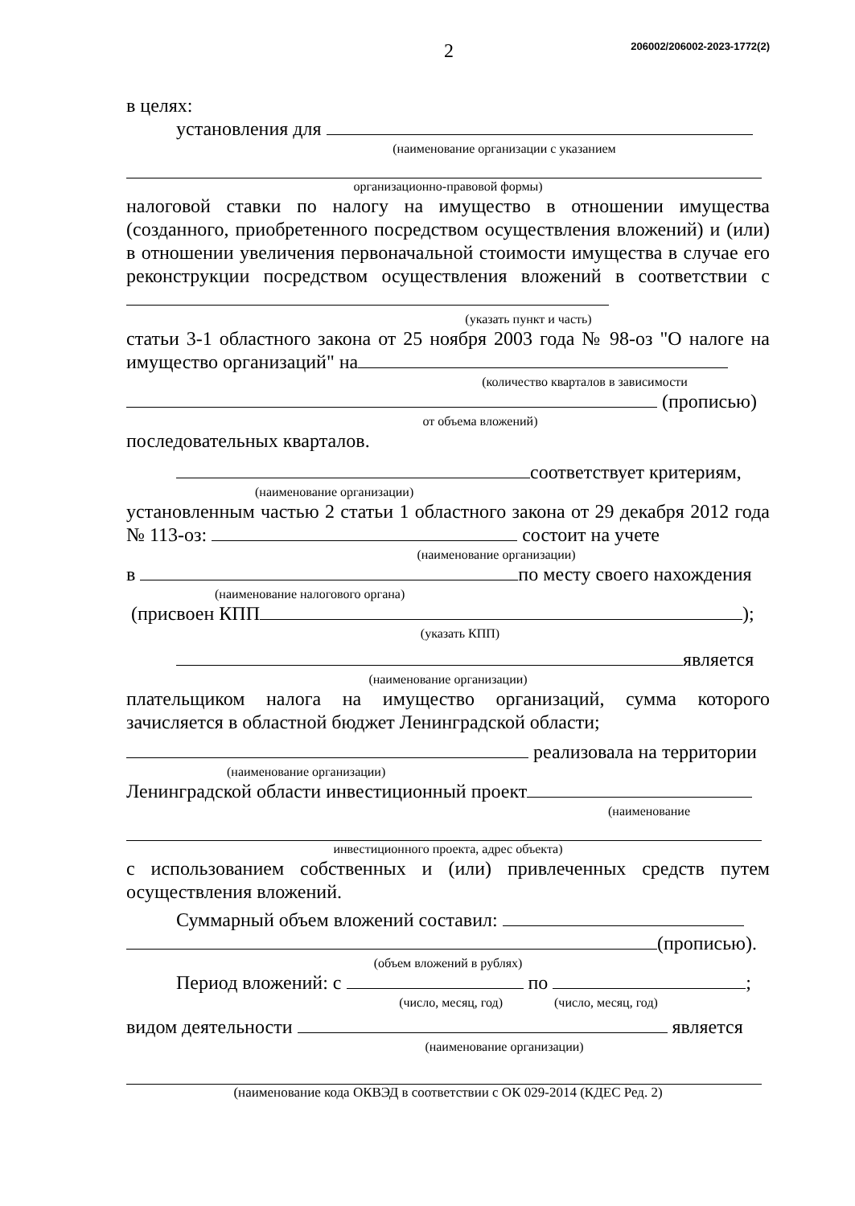2 206002/206002-2023-1772(2)
в целях:
установления для
(наименование организации с указанием
организационно-правовой формы)
налоговой ставки по налогу на имущество в отношении имущества (созданного, приобретенного посредством осуществления вложений) и (или) в отношении увеличения первоначальной стоимости имущества в случае его реконструкции посредством осуществления вложений в соответствии с
(указать пункт и часть)
статьи 3-1 областного закона от 25 ноября 2003 года № 98-оз "О налоге на имущество организаций" на
(количество кварталов в зависимости
(прописью)
от объема вложений)
последовательных кварталов.
соответствует критериям,
(наименование организации)
установленным частью 2 статьи 1 областного закона от 29 декабря 2012 года № 113-оз: состоит на учете
(наименование организации)
в по месту своего нахождения
(наименование налогового органа)
(присвоен КПП );
(указать КПП)
является
(наименование организации)
плательщиком налога на имущество организаций, сумма которого зачисляется в областной бюджет Ленинградской области;
реализовала на территории
(наименование организации)
Ленинградской области инвестиционный проект
(наименование
инвестиционного проекта, адрес объекта)
с использованием собственных и (или) привлеченных средств путем осуществления вложений.
Суммарный объем вложений составил:
(прописью).
(объем вложений в рублях)
Период вложений: с по ;
(число, месяц, год) (число, месяц, год)
видом деятельности является
(наименование организации)
(наименование кода ОКВЭД в соответствии с ОК 029-2014 (КДЕС Ред. 2)